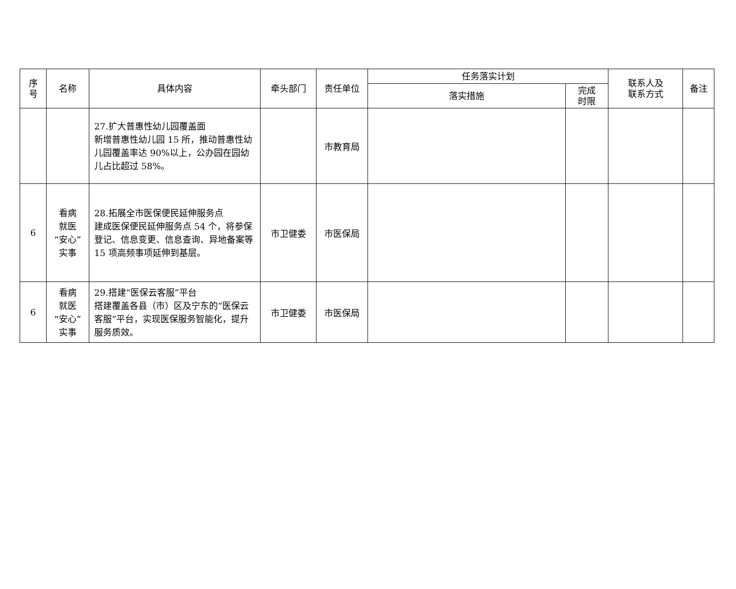| 序 号 | 名称 | 具体内容 | 牵头部门 | 责任单位 | 任务落实计划 | | 联系人及 联系方式 | 备注 |
| --- | --- | --- | --- | --- | --- | --- | --- | --- |
| | | | | | 落实措施 | 完成 时限 | | |
| | | 27.扩大普惠性幼儿园覆盖面 新增普惠性幼儿园 15 所，推动普惠性幼儿园覆盖率达 90%以上，公办园在园幼儿占比超过 58%。 | | 市教育局 | | | | |
| 6 | 看病 就医 “安心” 实事 | 28.拓展全市医保便民延伸服务点 建成医保便民延伸服务点 54 个，将参保登记、信息变更、信息查询、异地备案等 15 项高频事项延伸到基层。 | 市卫健委 | 市医保局 | | | | |
| 6 | 看病 就医 “安心” 实事 | 29.搭建“医保云客服”平台 搭建覆盖各县（市）区及宁东的“医保云客服”平台，实现医保服务智能化，提升服务质效。 | 市卫健委 | 市医保局 | | | | |